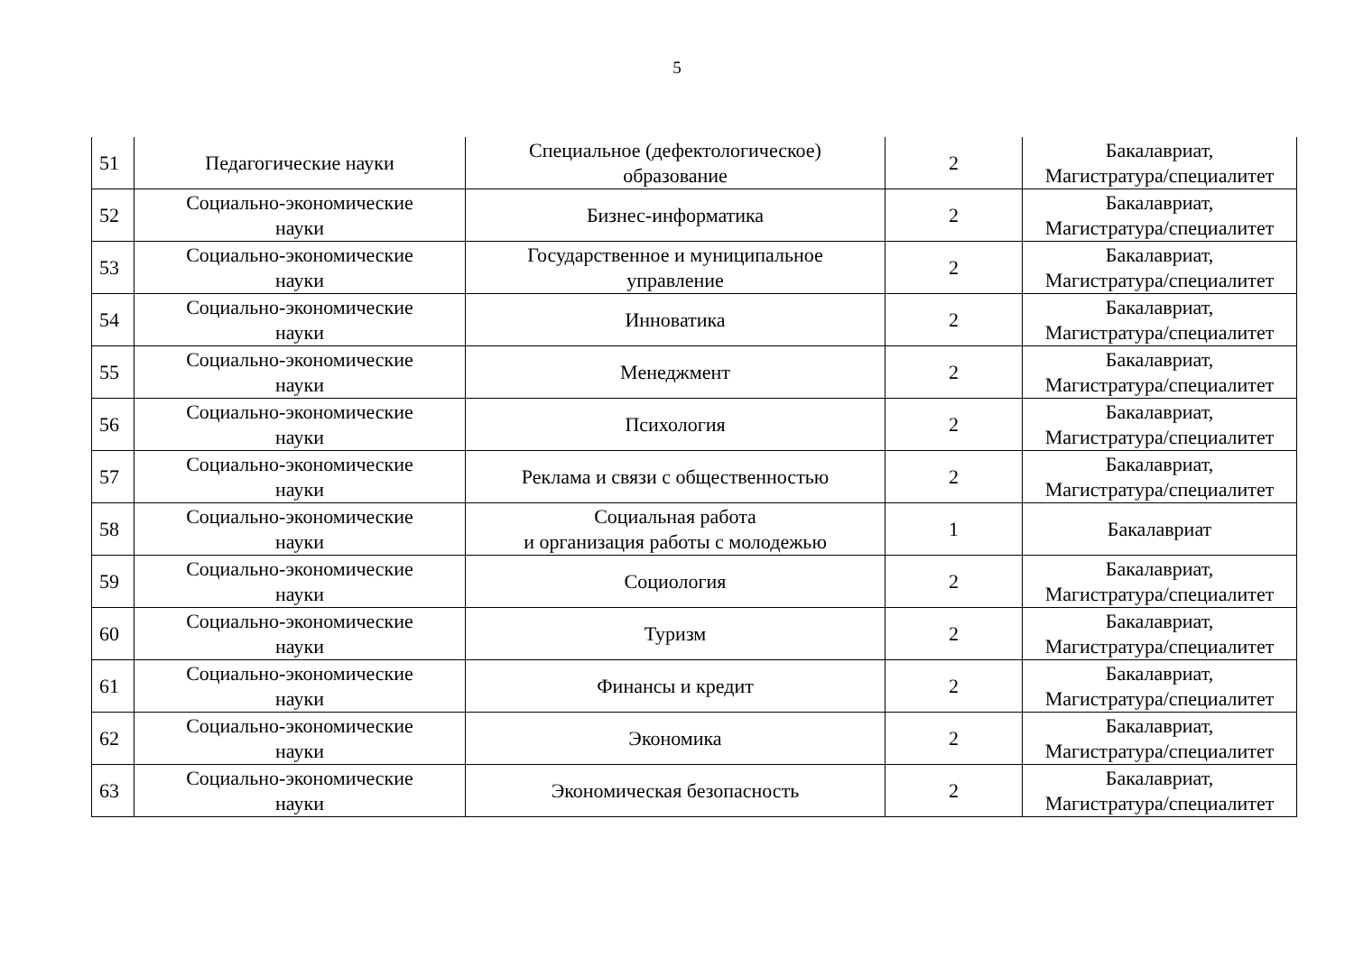5
| 51 | Педагогические науки | Специальное (дефектологическое) образование | 2 | Бакалавриат, Магистратура/специалитет |
| 52 | Социально-экономические науки | Бизнес-информатика | 2 | Бакалавриат, Магистратура/специалитет |
| 53 | Социально-экономические науки | Государственное и муниципальное управление | 2 | Бакалавриат, Магистратура/специалитет |
| 54 | Социально-экономические науки | Инноватика | 2 | Бакалавриат, Магистратура/специалитет |
| 55 | Социально-экономические науки | Менеджмент | 2 | Бакалавриат, Магистратура/специалитет |
| 56 | Социально-экономические науки | Психология | 2 | Бакалавриат, Магистратура/специалитет |
| 57 | Социально-экономические науки | Реклама и связи с общественностью | 2 | Бакалавриат, Магистратура/специалитет |
| 58 | Социально-экономические науки | Социальная работа и организация работы с молодежью | 1 | Бакалавриат |
| 59 | Социально-экономические науки | Социология | 2 | Бакалавриат, Магистратура/специалитет |
| 60 | Социально-экономические науки | Туризм | 2 | Бакалавриат, Магистратура/специалитет |
| 61 | Социально-экономические науки | Финансы и кредит | 2 | Бакалавриат, Магистратура/специалитет |
| 62 | Социально-экономические науки | Экономика | 2 | Бакалавриат, Магистратура/специалитет |
| 63 | Социально-экономические науки | Экономическая безопасность | 2 | Бакалавриат, Магистратура/специалитет |